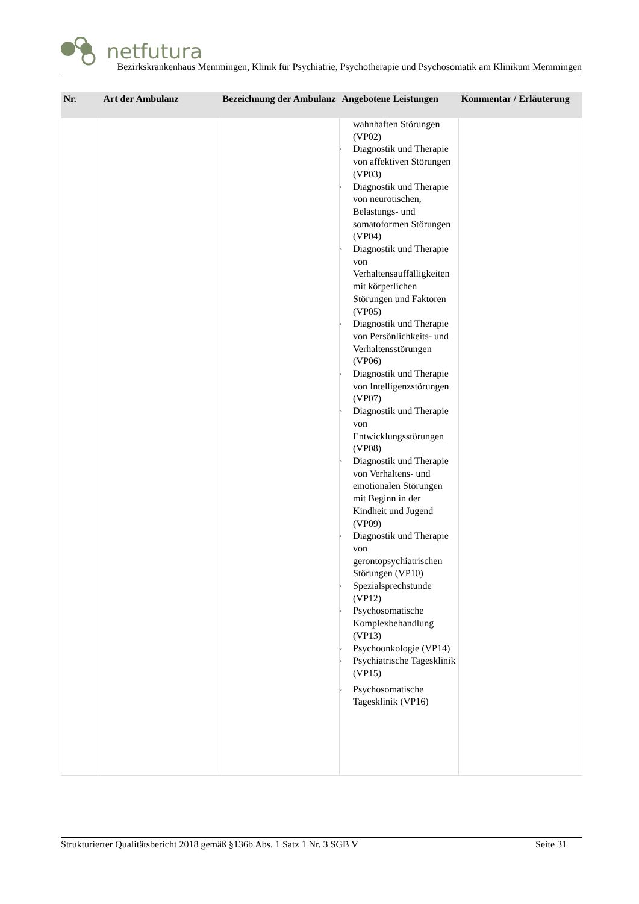netfutura
Bezirkskrankenhaus Memmingen, Klinik für Psychiatrie, Psychotherapie und Psychosomatik am Klinikum Memmingen
| Nr. | Art der Ambulanz | Bezeichnung der Ambulanz | Angebotene Leistungen | Kommentar / Erläuterung |
| --- | --- | --- | --- | --- |
| | | | wahnhaften Störungen (VP02) ◦ Diagnostik und Therapie von affektiven Störungen (VP03) ◦ Diagnostik und Therapie von neurotischen, Belastungs- und somatoformen Störungen (VP04) ◦ Diagnostik und Therapie von Verhaltensauffälligkeiten mit körperlichen Störungen und Faktoren (VP05) ◦ Diagnostik und Therapie von Persönlichkeits- und Verhaltensstörungen (VP06) ◦ Diagnostik und Therapie von Intelligenzstörungen (VP07) ◦ Diagnostik und Therapie von Entwicklungsstörungen (VP08) ◦ Diagnostik und Therapie von Verhaltens- und emotionalen Störungen mit Beginn in der Kindheit und Jugend (VP09) ◦ Diagnostik und Therapie von gerontopsychiatrischen Störungen (VP10) ◦ Spezialsprechstunde (VP12) ◦ Psychosomatische Komplexbehandlung (VP13) ◦ Psychoonkologie (VP14) ◦ Psychiatrische Tagesklinik (VP15) ◦ Psychosomatische Tagesklinik (VP16) | |
Strukturierter Qualitätsbericht 2018 gemäß §136b Abs. 1 Satz 1 Nr. 3 SGB V Seite 31